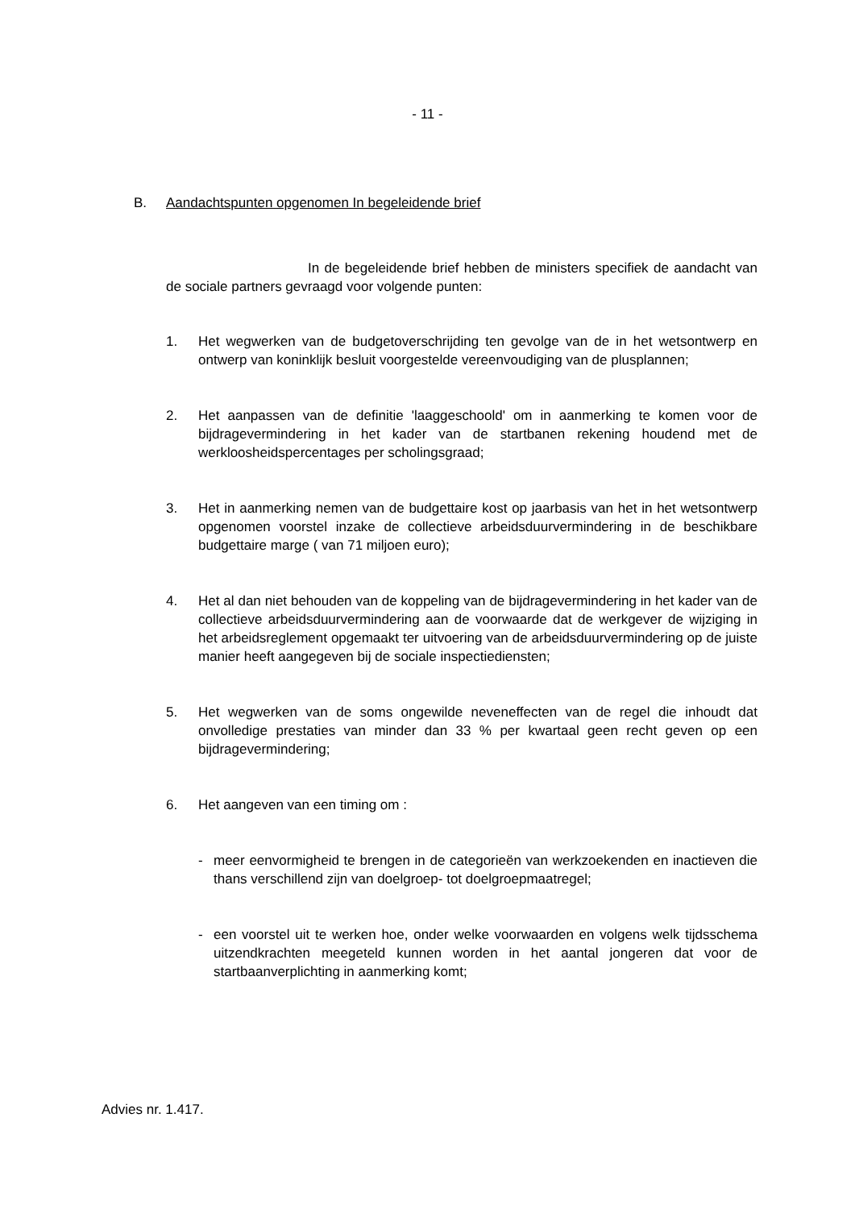- 11 -
B. Aandachtspunten opgenomen In begeleidende brief
In de begeleidende brief hebben de ministers specifiek de aandacht van de sociale partners gevraagd voor volgende punten:
1. Het wegwerken van de budgetoverschrijding ten gevolge van de in het wetsontwerp en ontwerp van koninklijk besluit voorgestelde vereenvoudiging van de plusplannen;
2. Het aanpassen van de definitie 'laaggeschoold' om in aanmerking te komen voor de bijdragevermindering in het kader van de startbanen rekening houdend met de werkloosheidspercentages per scholingsgraad;
3. Het in aanmerking nemen van de budgettaire kost op jaarbasis van het in het wetsontwerp opgenomen voorstel inzake de collectieve arbeidsduurvermindering in de beschikbare budgettaire marge ( van 71 miljoen euro);
4. Het al dan niet behouden van de koppeling van de bijdragevermindering in het kader van de collectieve arbeidsduurvermindering aan de voorwaarde dat de werkgever de wijziging in het arbeidsreglement opgemaakt ter uitvoering van de arbeidsduurvermindering op de juiste manier heeft aangegeven bij de sociale inspectiediensten;
5. Het wegwerken van de soms ongewilde neveneffecten van de regel die inhoudt dat onvolledige prestaties van minder dan 33 % per kwartaal geen recht geven op een bijdragevermindering;
6. Het aangeven van een timing om :
- meer eenvormigheid te brengen in de categorieën van werkzoekenden en inactieven die thans verschillend zijn van doelgroep- tot doelgroepmaatregel;
- een voorstel uit te werken hoe, onder welke voorwaarden en volgens welk tijdsschema uitzendkrachten meegeteld kunnen worden in het aantal jongeren dat voor de startbaanverplichting in aanmerking komt;
Advies nr. 1.417.